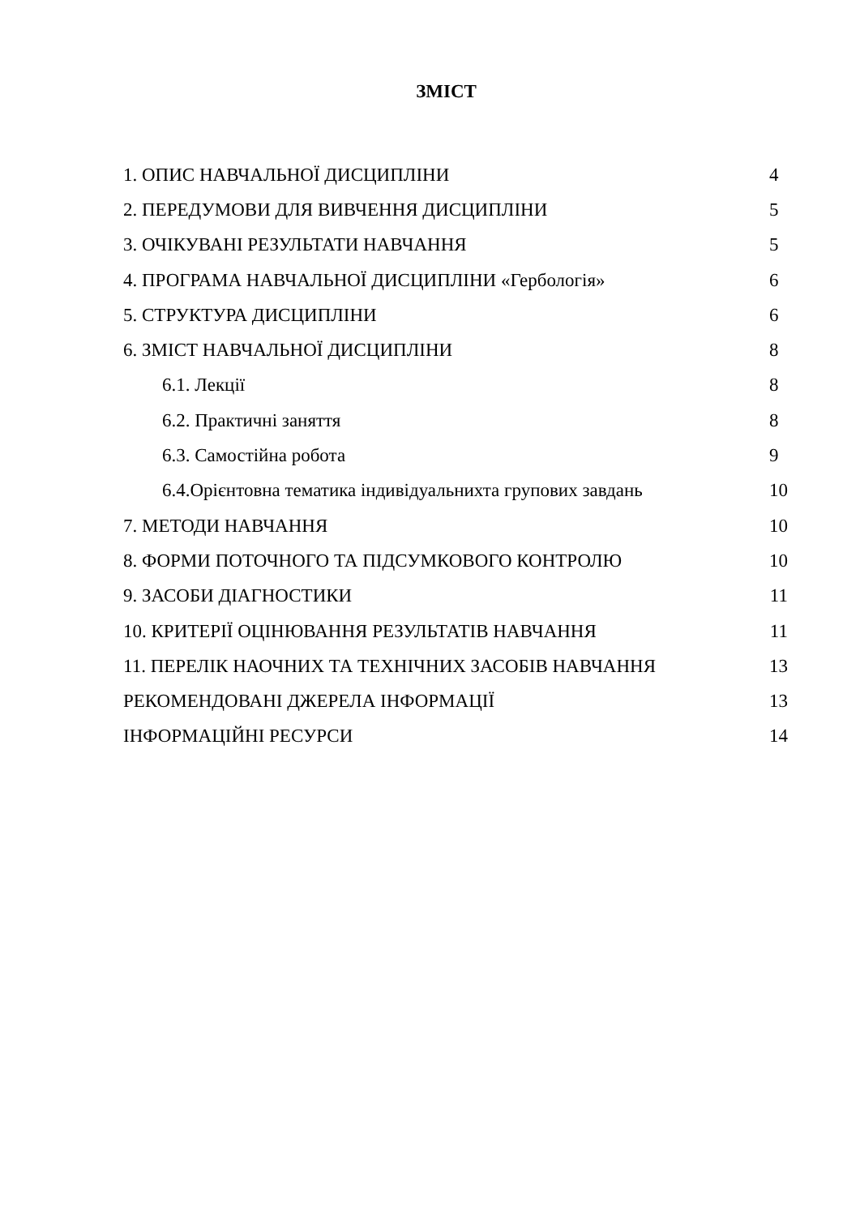ЗМІСТ
| 1. ОПИС НАВЧАЛЬНОЇ ДИСЦИПЛІНИ | 4 |
| 2. ПЕРЕДУМОВИ ДЛЯ ВИВЧЕННЯ ДИСЦИПЛІНИ | 5 |
| 3. ОЧІКУВАНІ РЕЗУЛЬТАТИ НАВЧАННЯ | 5 |
| 4. ПРОГРАМА НАВЧАЛЬНОЇ ДИСЦИПЛІНИ «Гербологія» | 6 |
| 5. СТРУКТУРА ДИСЦИПЛІНИ | 6 |
| 6. ЗМІСТ НАВЧАЛЬНОЇ ДИСЦИПЛІНИ | 8 |
| 6.1. Лекції | 8 |
| 6.2. Практичні заняття | 8 |
| 6.3. Самостійна робота | 9 |
| 6.4.Орієнтовна тематика індивідуальнихта групових завдань | 10 |
| 7. МЕТОДИ НАВЧАННЯ | 10 |
| 8. ФОРМИ ПОТОЧНОГО ТА ПІДСУМКОВОГО КОНТРОЛЮ | 10 |
| 9. ЗАСОБИ ДІАГНОСТИКИ | 11 |
| 10. КРИТЕРІЇ ОЦІНЮВАННЯ РЕЗУЛЬТАТІВ НАВЧАННЯ | 11 |
| 11. ПЕРЕЛІК НАОЧНИХ ТА ТЕХНІЧНИХ ЗАСОБІВ НАВЧАННЯ | 13 |
| РЕКОМЕНДОВАНІ ДЖЕРЕЛА ІНФОРМАЦІЇ | 13 |
| ІНФОРМАЦІЙНІ РЕСУРСИ | 14 |